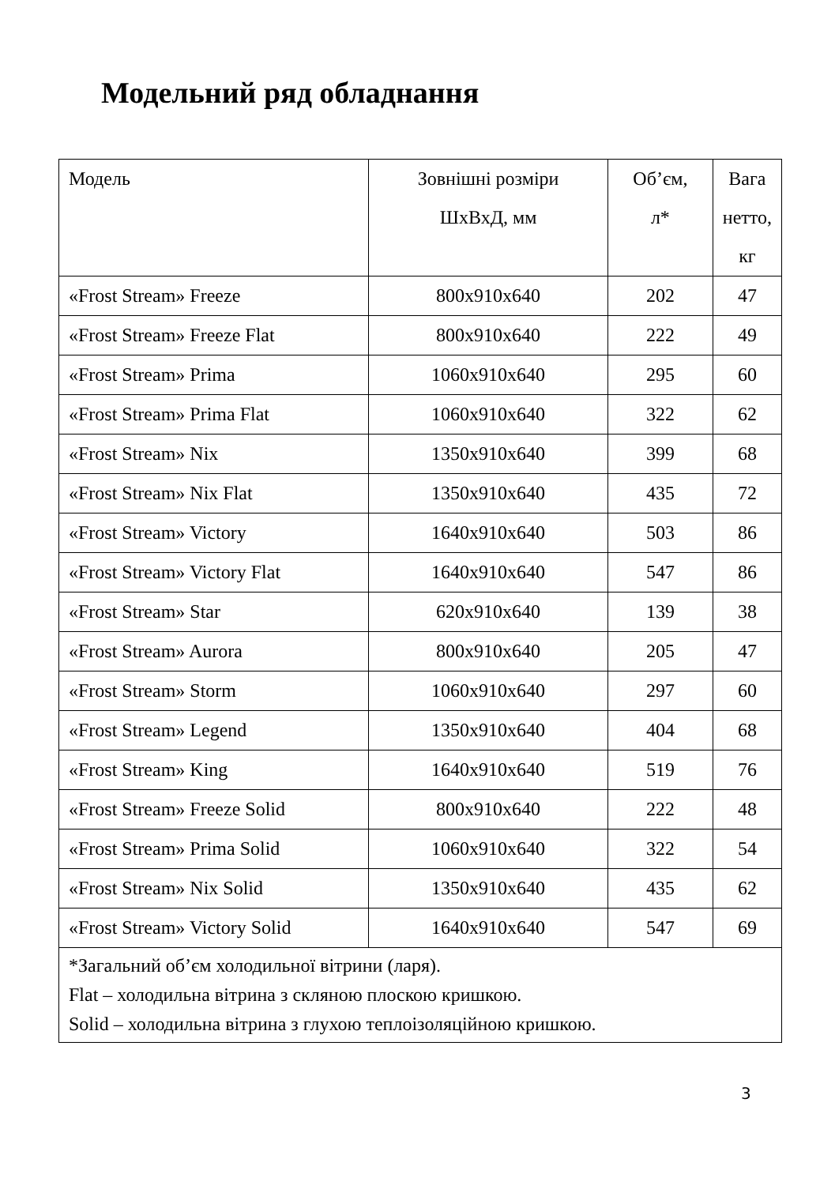Модельний ряд обладнання
| Модель | Зовнішні розміри ШхВхД, мм | Об’єм, л* | Вага нетто, кг |
| --- | --- | --- | --- |
| «Frost Stream» Freeze | 800x910x640 | 202 | 47 |
| «Frost Stream» Freeze Flat | 800x910x640 | 222 | 49 |
| «Frost Stream» Prima | 1060x910x640 | 295 | 60 |
| «Frost Stream» Prima Flat | 1060x910x640 | 322 | 62 |
| «Frost Stream» Nix | 1350x910x640 | 399 | 68 |
| «Frost Stream» Nix Flat | 1350x910x640 | 435 | 72 |
| «Frost Stream» Victory | 1640x910x640 | 503 | 86 |
| «Frost Stream» Victory Flat | 1640x910x640 | 547 | 86 |
| «Frost Stream» Star | 620x910x640 | 139 | 38 |
| «Frost Stream» Aurora | 800x910x640 | 205 | 47 |
| «Frost Stream» Storm | 1060x910x640 | 297 | 60 |
| «Frost Stream» Legend | 1350x910x640 | 404 | 68 |
| «Frost Stream» King | 1640x910x640 | 519 | 76 |
| «Frost Stream» Freeze Solid | 800x910x640 | 222 | 48 |
| «Frost Stream» Prima Solid | 1060x910x640 | 322 | 54 |
| «Frost Stream» Nix Solid | 1350x910x640 | 435 | 62 |
| «Frost Stream» Victory Solid | 1640x910x640 | 547 | 69 |
| *Загальний об’єм холодильної вітрини (ларя). Flat – холодильна вітрина з скляною плоскою кришкою. Solid – холодильна вітрина з глухою теплоізоляційною кришкою. | | | |
3